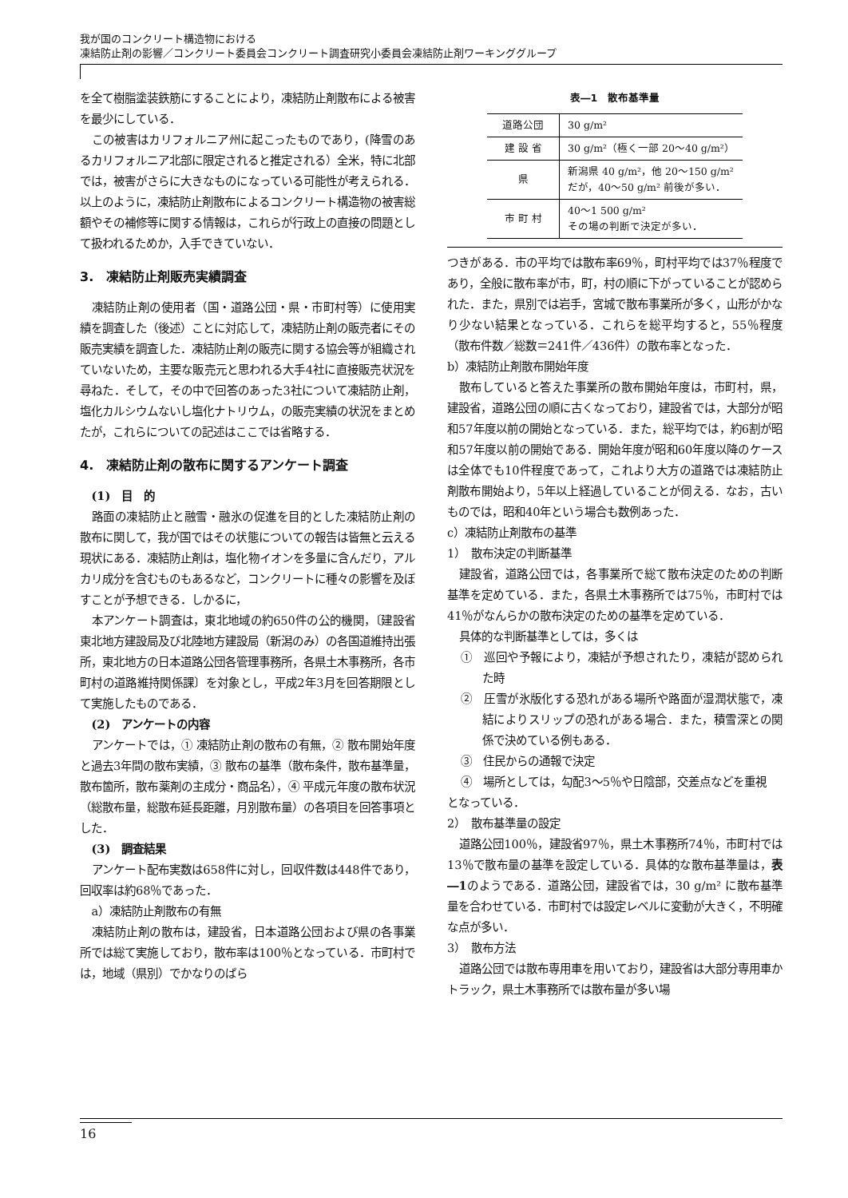我が国のコンクリート構造物における
凍結防止剤の影響／コンクリート委員会コンクリート調査研究小委員会凍結防止剤ワーキンググループ
を全て樹脂塗装鉄筋にすることにより，凍結防止剤散布による被害を最少にしている．
この被害はカリフォルニア州に起こったものであり，(降雪のあるカリフォルニア北部に限定されると推定される）全米，特に北部では，被害がさらに大きなものになっている可能性が考えられる．以上のように，凍結防止剤散布によるコンクリート構造物の被害総額やその補修等に関する情報は，これらが行政上の直接の問題として扱われるためか，入手できていない．
3.　凍結防止剤販売実績調査
凍結防止剤の使用者（国・道路公団・県・市町村等）に使用実績を調査した（後述）ことに対応して，凍結防止剤の販売者にその販売実績を調査した．凍結防止剤の販売に関する協会等が組織されていないため，主要な販売元と思われる大手4社に直接販売状況を尋ねた．そして，その中で回答のあった3社について凍結防止剤，塩化カルシウムないし塩化ナトリウム，の販売実績の状況をまとめたが，これらについての記述はここでは省略する．
4.　凍結防止剤の散布に関するアンケート調査
(1)　目　的
路面の凍結防止と融雪・融氷の促進を目的とした凍結防止剤の散布に関して，我が国ではその状態についての報告は皆無と云える現状にある．凍結防止剤は，塩化物イオンを多量に含んだり，アルカリ成分を含むものもあるなど，コンクリートに種々の影響を及ぼすことが予想できる．しかるに，
本アンケート調査は，東北地域の約650件の公的機関，〔建設省東北地方建設局及び北陸地方建設局（新潟のみ）の各国道維持出張所，東北地方の日本道路公団各管理事務所，各県土木事務所，各市町村の道路維持関係課〕を対象とし，平成2年3月を回答期限として実施したものである．
(2)　アンケートの内容
アンケートでは，① 凍結防止剤の散布の有無，② 散布開始年度と過去3年間の散布実績，③ 散布の基準（散布条件，散布基準量，散布箇所，散布薬剤の主成分・商品名），④ 平成元年度の散布状況（総散布量，総散布延長距離，月別散布量）の各項目を回答事項とした．
(3)　調査結果
アンケート配布実数は658件に対し，回収件数は448件であり，回収率は約68％であった．
a）凍結防止剤散布の有無
凍結防止剤の散布は，建設省，日本道路公団および県の各事業所では総て実施しており，散布率は100％となっている．市町村では，地域（県別）でかなりのばら
表―1　散布基準量
| 道路公団 | 30 g/m² |
| 建 設 省 | 30 g/m²（極く一部 20～40 g/m²） |
| 県 | 新潟県 40 g/m²，他 20～150 g/m² だが，40～50 g/m² 前後が多い． |
| 市 町 村 | 40～1 500 g/m² その場の判断で決定が多い． |
つきがある．市の平均では散布率69％，町村平均では37％程度であり，全般に散布率が市，町，村の順に下がっていることが認められた．また，県別では岩手，宮城で散布事業所が多く，山形がかなり少ない結果となっている．これらを総平均すると，55％程度（散布件数／総数＝241件／436件）の散布率となった．
b）凍結防止剤散布開始年度
散布していると答えた事業所の散布開始年度は，市町村，県，建設省，道路公団の順に古くなっており，建設省では，大部分が昭和57年度以前の開始となっている．また，総平均では，約6割が昭和57年度以前の開始である．開始年度が昭和60年度以降のケースは全体でも10件程度であって，これより大方の道路では凍結防止剤散布開始より，5年以上経過していることが伺える．なお，古いものでは，昭和40年という場合も数例あった．
c）凍結防止剤散布の基準
1）　散布決定の判断基準
建設省，道路公団では，各事業所で総て散布決定のための判断基準を定めている．また，各県土木事務所では75％，市町村では41％がなんらかの散布決定のための基準を定めている．
具体的な判断基準としては，多くは
①　巡回や予報により，凍結が予想されたり，凍結が認められた時
②　圧雪が氷版化する恐れがある場所や路面が湿潤状態で，凍結によりスリップの恐れがある場合．また，積雪深との関係で決めている例もある．
③　住民からの通報で決定
④　場所としては，勾配3～5％や日陰部，交差点などを重視
となっている．
2）　散布基準量の設定
道路公団100％，建設省97％，県土木事務所74％，市町村では13％で散布量の基準を設定している．具体的な散布基準量は，表―1のようである．道路公団，建設省では，30 g/m² に散布基準量を合わせている．市町村では設定レベルに変動が大きく，不明確な点が多い．
3）　散布方法
道路公団では散布専用車を用いており，建設省は大部分専用車かトラック，県土木事務所では散布量が多い場
16